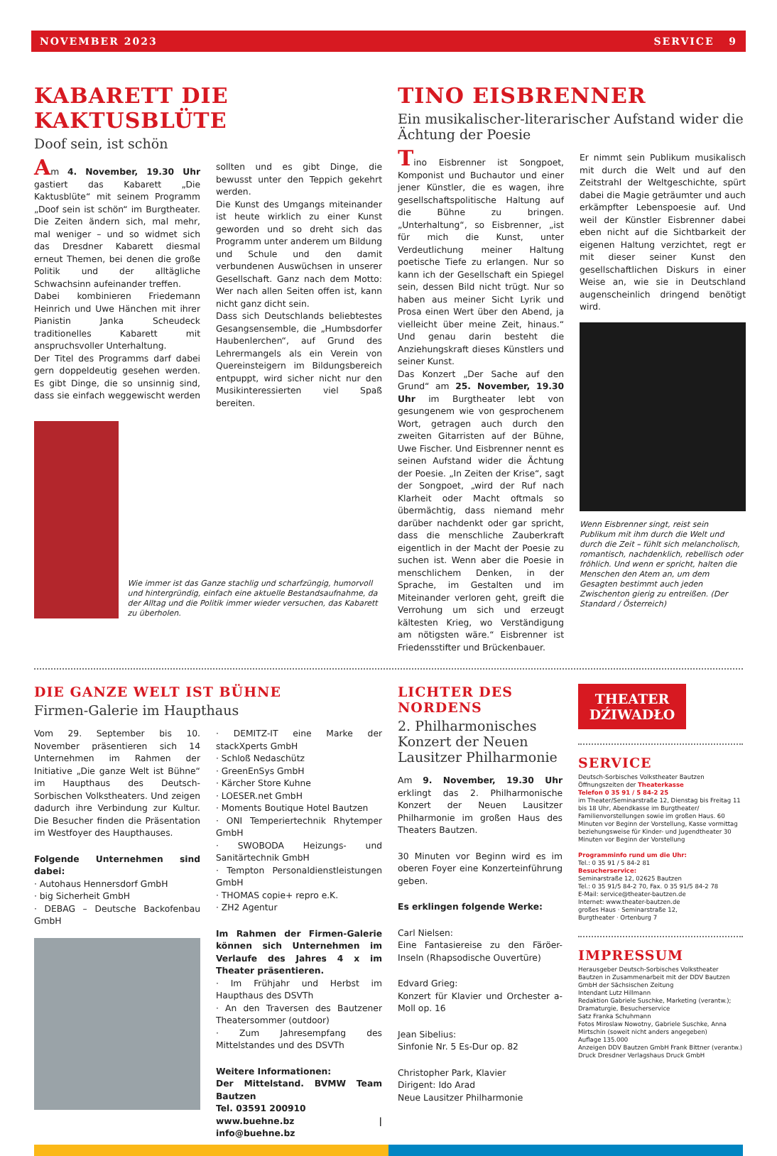NOVEMBER 2023 SERVICE 9
KABARETT DIE KAKTUSBLÜTE
Doof sein, ist schön
Am 4. November, 19.30 Uhr gastiert das Kabarett „Die Kaktusblüte“ mit seinem Programm „Doof sein ist schön“ im Burgtheater. Die Zeiten ändern sich, mal mehr, mal weniger – und so widmet sich das Dresdner Kabarett diesmal erneut Themen, bei denen die große Politik und der alltägliche Schwachsinn aufeinander treffen.
Dabei kombinieren Friedemann Heinrich und Uwe Hänchen mit ihrer Pianistin Janka Scheudeck traditionelles Kabarett mit anspruchsvoller Unterhaltung.
Der Titel des Programms darf dabei gern doppeldeutig gesehen werden. Es gibt Dinge, die so unsinnig sind, dass sie einfach weggewischt werden sollten und es gibt Dinge, die bewusst unter den Teppich gekehrt werden.
Die Kunst des Umgangs miteinander ist heute wirklich zu einer Kunst geworden und so dreht sich das Programm unter anderem um Bildung und Schule und den damit verbundenen Auswüchsen in unserer Gesellschaft. Ganz nach dem Motto: Wer nach allen Seiten offen ist, kann nicht ganz dicht sein.
Dass sich Deutschlands beliebtestes Gesangsensemble, die „Humbsdorfer Haubenlerchen“, auf Grund des Lehrermangels als ein Verein von Quereinsteigern im Bildungsbereich entpuppt, wird sicher nicht nur den Musikinteressierten viel Spaß bereiten.
Wie immer ist das Ganze stachlig und scharfzüngig, humorvoll und hintergründig, einfach eine aktuelle Bestandsaufnahme, da der Alltag und die Politik immer wieder versuchen, das Kabarett zu überholen.
TINO EISBRENNER
Ein musikalischer-literarischer Aufstand wider die Ächtung der Poesie
Tino Eisbrenner ist Songpoet, Komponist und Buchautor und einer jener Künstler, die es wagen, ihre gesellschaftspolitische Haltung auf die Bühne zu bringen. „Unterhaltung“, so Eisbrenner, „ist für mich die Kunst, unter Verdeutlichung meiner Haltung poetische Tiefe zu erlangen. Nur so kann ich der Gesellschaft ein Spiegel sein, dessen Bild nicht trügt. Nur so haben aus meiner Sicht Lyrik und Prosa einen Wert über den Abend, ja vielleicht über meine Zeit, hinaus.“ Und genau darin besteht die Anziehungskraft dieses Künstlers und seiner Kunst.
Das Konzert „Der Sache auf den Grund“ am 25. November, 19.30 Uhr im Burgtheater lebt von gesungenem wie von gesprochenem Wort, getragen auch durch den zweiten Gitarristen auf der Bühne, Uwe Fischer. Und Eisbrenner nennt es seinen Aufstand wider die Ächtung der Poesie. „In Zeiten der Krise“, sagt der Songpoet, „wird der Ruf nach Klarheit oder Macht oftmals so übermächtig, dass niemand mehr darüber nachdenkt oder gar spricht, dass die menschliche Zauberkraft eigentlich in der Macht der Poesie zu suchen ist. Wenn aber die Poesie in menschlichem Denken, in der Sprache, im Gestalten und im Miteinander verloren geht, greift die Verrohung um sich und erzeugt kältesten Krieg, wo Verständigung am nötigsten wäre.“ Eisbrenner ist Friedensstifter und Brückenbauer.
Er nimmt sein Publikum musikalisch mit durch die Welt und auf den Zeitstrahl der Weltgeschichte, spürt dabei die Magie geträumter und auch erkämpfter Lebenspoesie auf. Und weil der Künstler Eisbrenner dabei eben nicht auf die Sichtbarkeit der eigenen Haltung verzichtet, regt er mit dieser seiner Kunst den gesellschaftlichen Diskurs in einer Weise an, wie sie in Deutschland augenscheinlich dringend benötigt wird.
Wenn Eisbrenner singt, reist sein Publikum mit ihm durch die Welt und durch die Zeit – fühlt sich melancholisch, romantisch, nachdenklich, rebellisch oder fröhlich. Und wenn er spricht, halten die Menschen den Atem an, um dem Gesagten bestimmt auch jeden Zwischenton gierig zu entreißen. (Der Standard / Österreich)
DIE GANZE WELT IST BÜHNE
Firmen-Galerie im Haupthaus
Vom 29. September bis 10. November präsentieren sich 14 Unternehmen im Rahmen der Initiative „Die ganze Welt ist Bühne“ im Haupthaus des Deutsch-Sorbischen Volkstheaters. Und zeigen dadurch ihre Verbindung zur Kultur. Die Besucher finden die Präsentation im Westfoyer des Haupthauses.
Folgende Unternehmen sind dabei:
· Autohaus Hennersdorf GmbH
· big Sicherheit GmbH
· DEBAG – Deutsche Backofenbau GmbH
· DEMITZ-IT eine Marke der stackXperts GmbH
· Schloß Nedaschütz
· GreenEnSys GmbH
· Kärcher Store Kuhne
· LOESER.net GmbH
· Moments Boutique Hotel Bautzen
· ONI Temperiertechnik Rhytemper GmbH
· SWOBODA Heizungs- und Sanitärtechnik GmbH
· Tempton Personaldienstleistungen GmbH
· THOMAS copie+ repro e.K.
· ZH2 Agentur
Im Rahmen der Firmen-Galerie können sich Unternehmen im Verlaufe des Jahres 4 x im Theater präsentieren.
· Im Frühjahr und Herbst im Haupthaus des DSVTh
· An den Traversen des Bautzener Theatersommer (outdoor)
· Zum Jahresempfang des Mittelstandes und des DSVTh
Weitere Informationen:
Der Mittelstand. BVMW Team Bautzen
Tel. 03591 200910
www.buehne.bz | info@buehne.bz
LICHTER DES NORDENS
2. Philharmonisches Konzert der Neuen Lausitzer Philharmonie
Am 9. November, 19.30 Uhr erklingt das 2. Philharmonische Konzert der Neuen Lausitzer Philharmonie im großen Haus des Theaters Bautzen.
30 Minuten vor Beginn wird es im oberen Foyer eine Konzerteinführung geben.
Es erklingen folgende Werke:
Carl Nielsen:
Eine Fantasiereise zu den Färöer-Inseln (Rhapsodische Ouvertüre)
Edvard Grieg:
Konzert für Klavier und Orchester a-Moll op. 16
Jean Sibelius:
Sinfonie Nr. 5 Es-Dur op. 82
Christopher Park, Klavier
Dirigent: Ido Arad
Neue Lausitzer Philharmonie
THEATER
DŹIWADŁO
SERVICE
Deutsch-Sorbisches Volkstheater Bautzen
Öffnungszeiten der Theaterkasse
Telefon 0 35 91 / 5 84-2 25
im Theater/Seminarstraße 12, Dienstag bis Freitag 11 bis 18 Uhr, Abendkasse im Burgtheater/ Familienvorstellungen sowie im großen Haus. 60 Minuten vor Beginn der Vorstellung, Kasse vormittag beziehungsweise für Kinder- und Jugendtheater 30 Minuten vor Beginn der Vorstellung
Programminfo rund um die Uhr:
Tel.: 0 35 91 / 5 84-2 81
Besucherservice:
Seminarstraße 12, 02625 Bautzen
Tel.: 0 35 91/5 84-2 70, Fax. 0 35 91/5 84-2 78
E-Mail: service@theater-bautzen.de
Internet: www.theater-bautzen.de
großes Haus · Seminarstraße 12,
Burgtheater · Ortenburg 7
IMPRESSUM
Herausgeber Deutsch-Sorbisches Volkstheater Bautzen in Zusammenarbeit mit der DDV Bautzen GmbH der Sächsischen Zeitung
Intendant Lutz Hillmann
Redaktion Gabriele Suschke, Marketing (verantw.); Dramaturgie, Besucherservice
Satz Franka Schuhmann
Fotos Miroslaw Nowotny, Gabriele Suschke, Anna Mirtschin (soweit nicht anders angegeben)
Auflage 135.000
Anzeigen DDV Bautzen GmbH Frank Bittner (verantw.)
Druck Dresdner Verlagshaus Druck GmbH